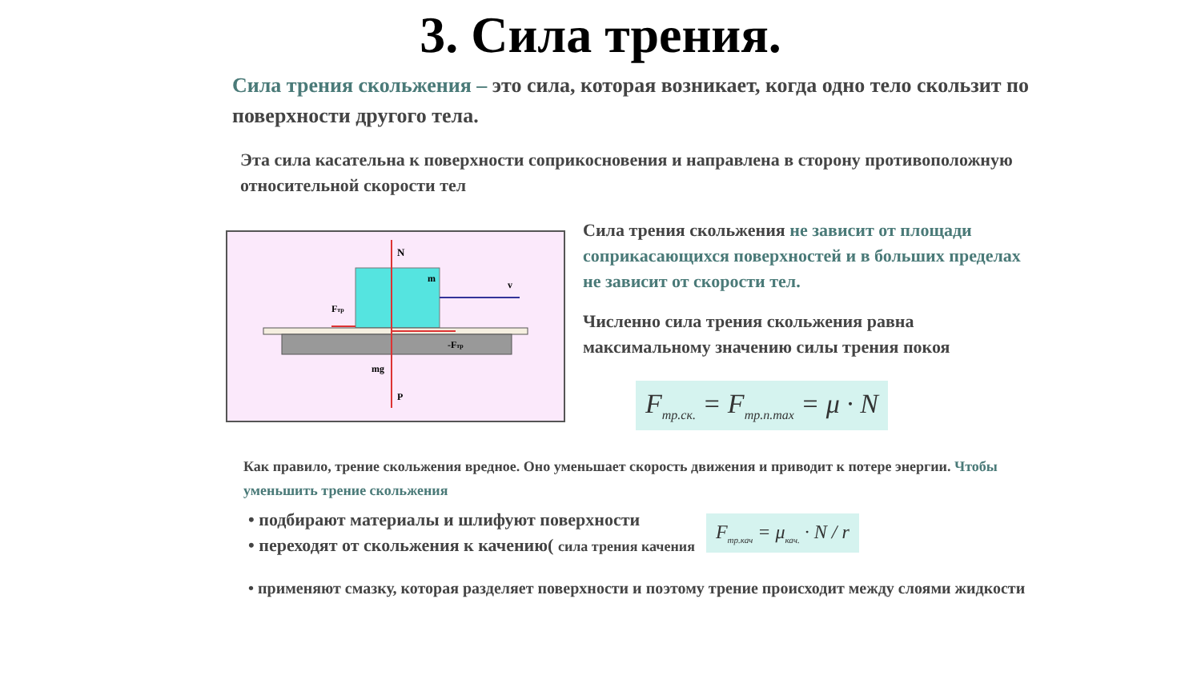3. Сила трения.
Сила трения скольжения – это сила, которая возникает, когда одно тело скользит по поверхности другого тела.
Эта сила касательна к поверхности соприкосновения и направлена в сторону противоположную относительной скорости тел
N
m
v
Fтр
-Fтр
mg
P
Сила трения скольжения не зависит от площади соприкасающихся поверхностей и в больших пределах не зависит от скорости тел.
Численно сила трения скольжения равна максимальному значению силы трения покоя
F<sub>тр.ск.</sub> = F<sub>тр.п.max</sub> = μ · N
Как правило, трение скольжения вредное. Оно уменьшает скорость движения и приводит к потере энергии. Чтобы уменьшить трение скольжения
• подбирают материалы и шлифуют поверхности
• переходят от скольжения к качению( сила трения качения
F<sub>тр.кач</sub> = μ<sub>кач.</sub> · N / r
• применяют смазку, которая разделяет поверхности и поэтому трение происходит между слоями жидкости